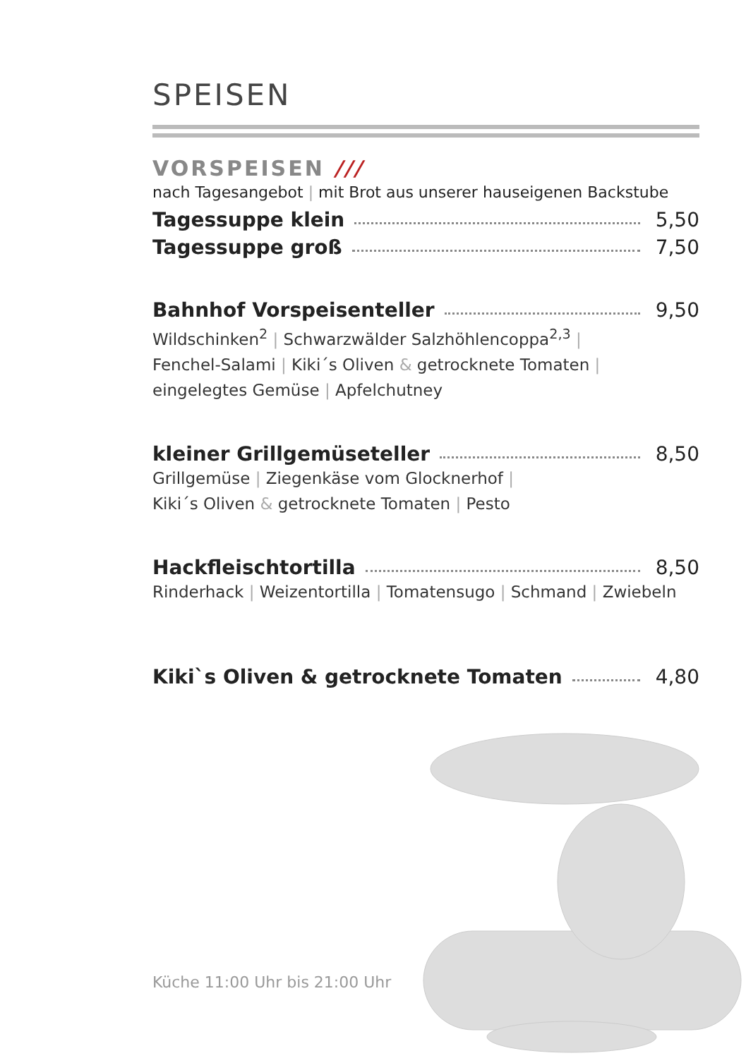SPEISEN
VORSPEISEN ///
nach Tagesangebot | mit Brot aus unserer hauseigenen Backstube
Tagessuppe klein 5,50
Tagessuppe groß 7,50
Bahnhof Vorspeisenteller 9,50
Wildschinken<sup>2</sup> | Schwarzwälder Salzhöhlencoppa<sup>2,3</sup> |
Fenchel-Salami | Kiki´s Oliven & getrocknete Tomaten |
eingelegtes Gemüse | Apfelchutney
kleiner Grillgemüseteller 8,50
Grillgemüse | Ziegenkäse vom Glocknerhof |
Kiki´s Oliven & getrocknete Tomaten | Pesto
Hackfleischtortilla 8,50
Rinderhack | Weizentortilla | Tomatensugo | Schmand | Zwiebeln
Kiki`s Oliven & getrocknete Tomaten 4,80
Küche 11:00 Uhr bis 21:00 Uhr